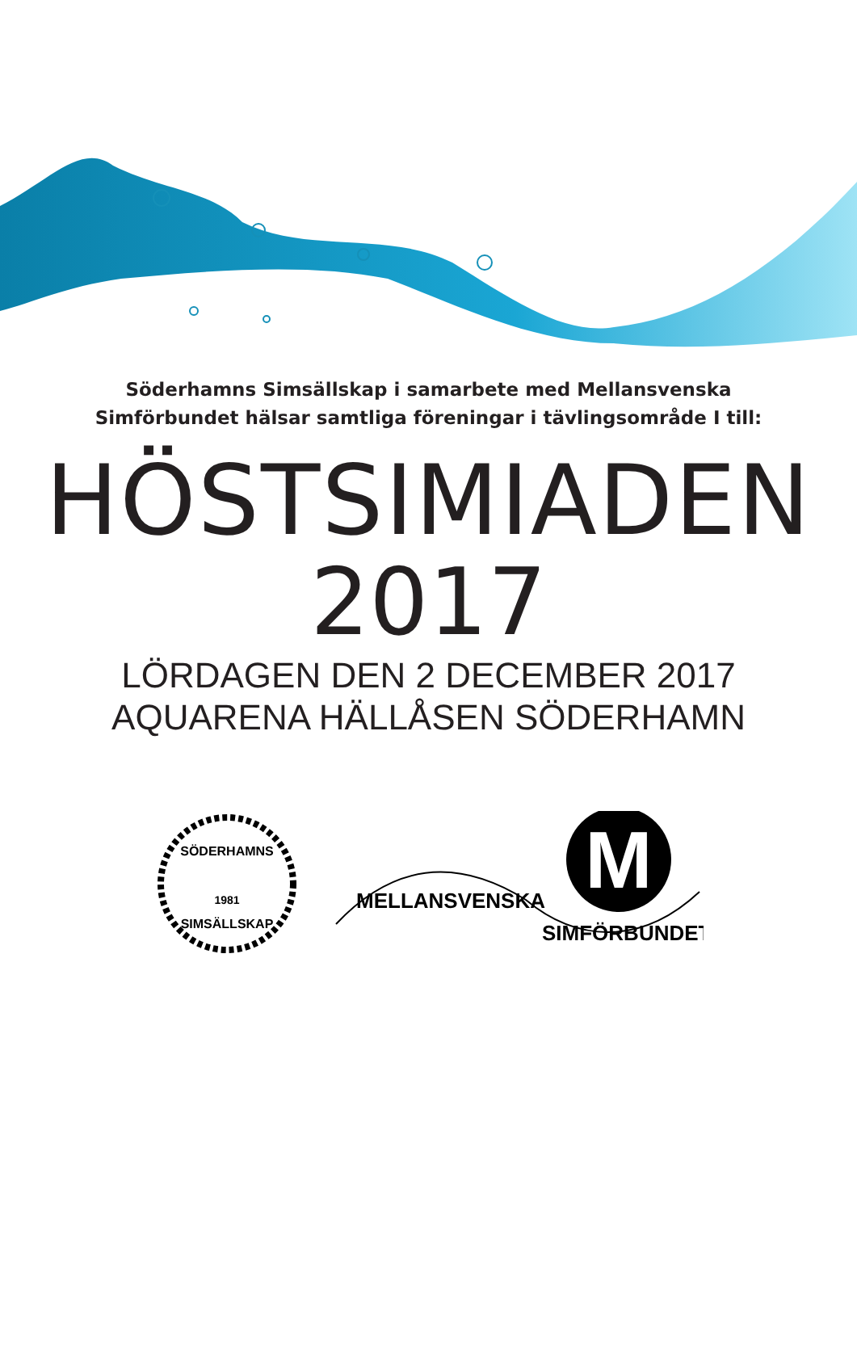Söderhamns Simsällskap i samarbete med Mellansvenska
Simförbundet hälsar samtliga föreningar i tävlingsområde I till:
HÖSTSIMIADEN
2017
LÖRDAGEN DEN 2 DECEMBER 2017
AQUARENA HÄLLÅSEN SÖDERHAMN
SÖDERHAMNS
1981
SIMSÄLLSKAP
M
MELLANSVENSKA
SIMFÖRBUNDET